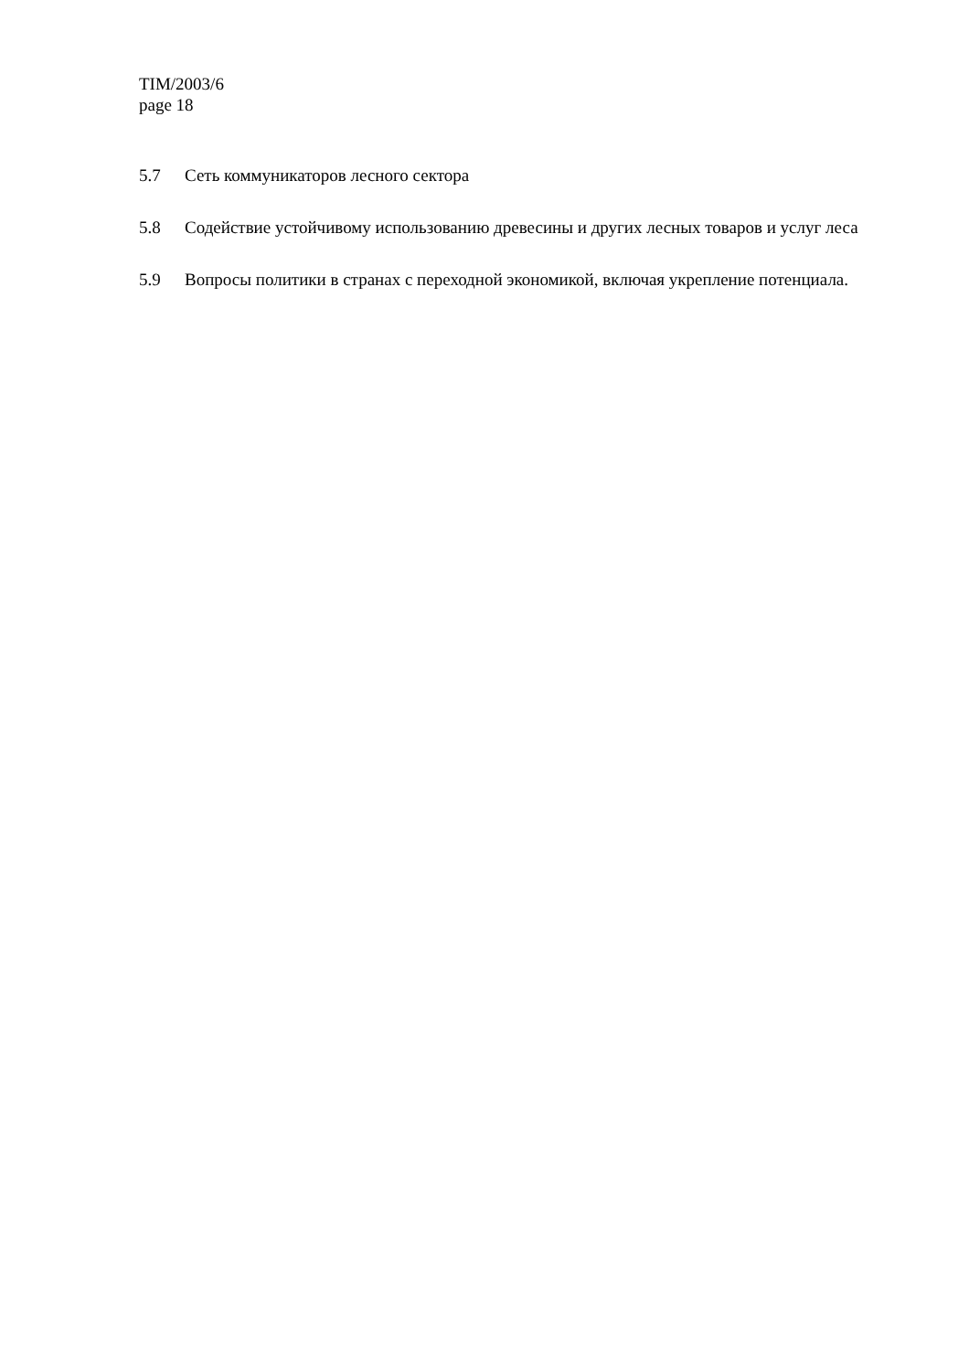TIM/2003/6
page 18
5.7 Сеть коммуникаторов лесного сектора
5.8 Содействие устойчивому использованию древесины и других лесных товаров и услуг леса
5.9 Вопросы политики в странах с переходной экономикой, включая укрепление потенциала.